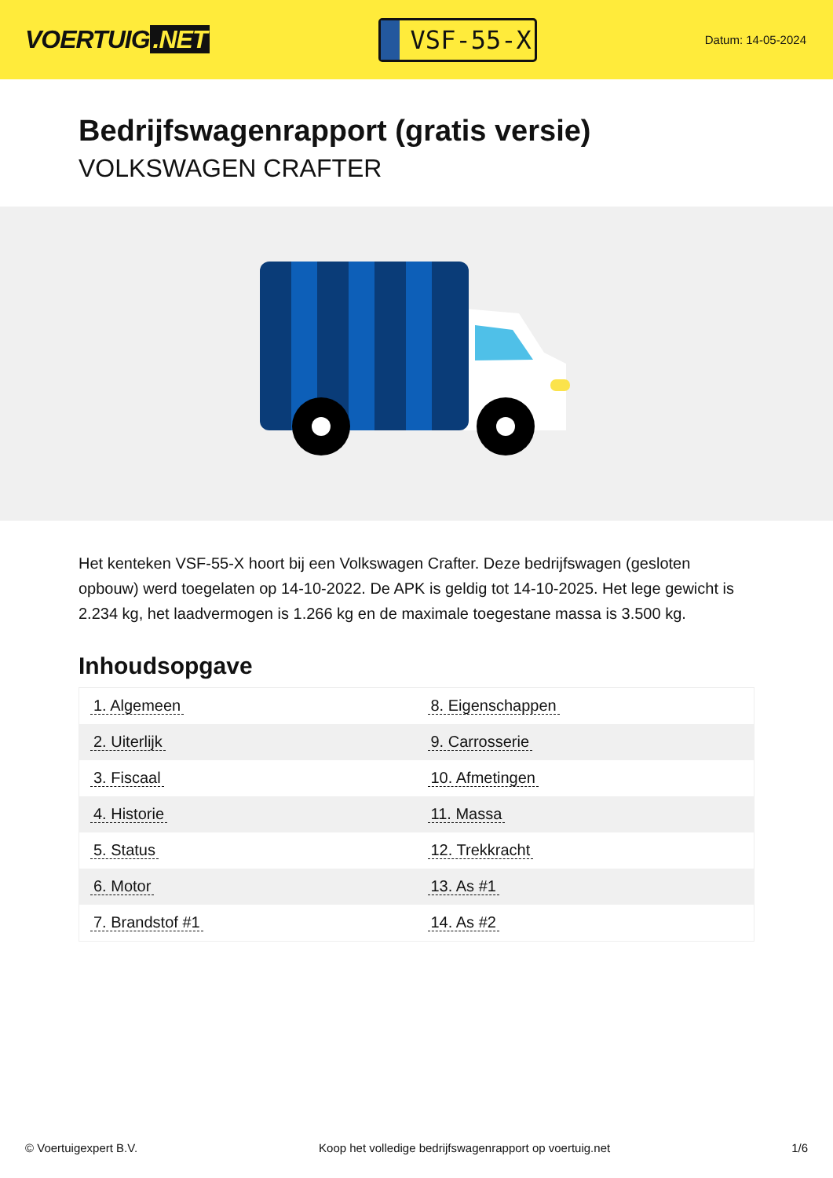VOERTUIG.NET
VSF-55-X
Datum: 14-05-2024
Bedrijfswagenrapport (gratis versie)
VOLKSWAGEN CRAFTER
Het kenteken VSF-55-X hoort bij een Volkswagen Crafter. Deze bedrijfswagen (gesloten opbouw) werd toegelaten op 14-10-2022. De APK is geldig tot 14-10-2025. Het lege gewicht is 2.234 kg, het laadvermogen is 1.266 kg en de maximale toegestane massa is 3.500 kg.
Inhoudsopgave
| 1. Algemeen | 8. Eigenschappen |
| 2. Uiterlijk | 9. Carrosserie |
| 3. Fiscaal | 10. Afmetingen |
| 4. Historie | 11. Massa |
| 5. Status | 12. Trekkracht |
| 6. Motor | 13. As #1 |
| 7. Brandstof #1 | 14. As #2 |
© Voertuigexpert B.V. Koop het volledige bedrijfswagenrapport op voertuig.net 1/6